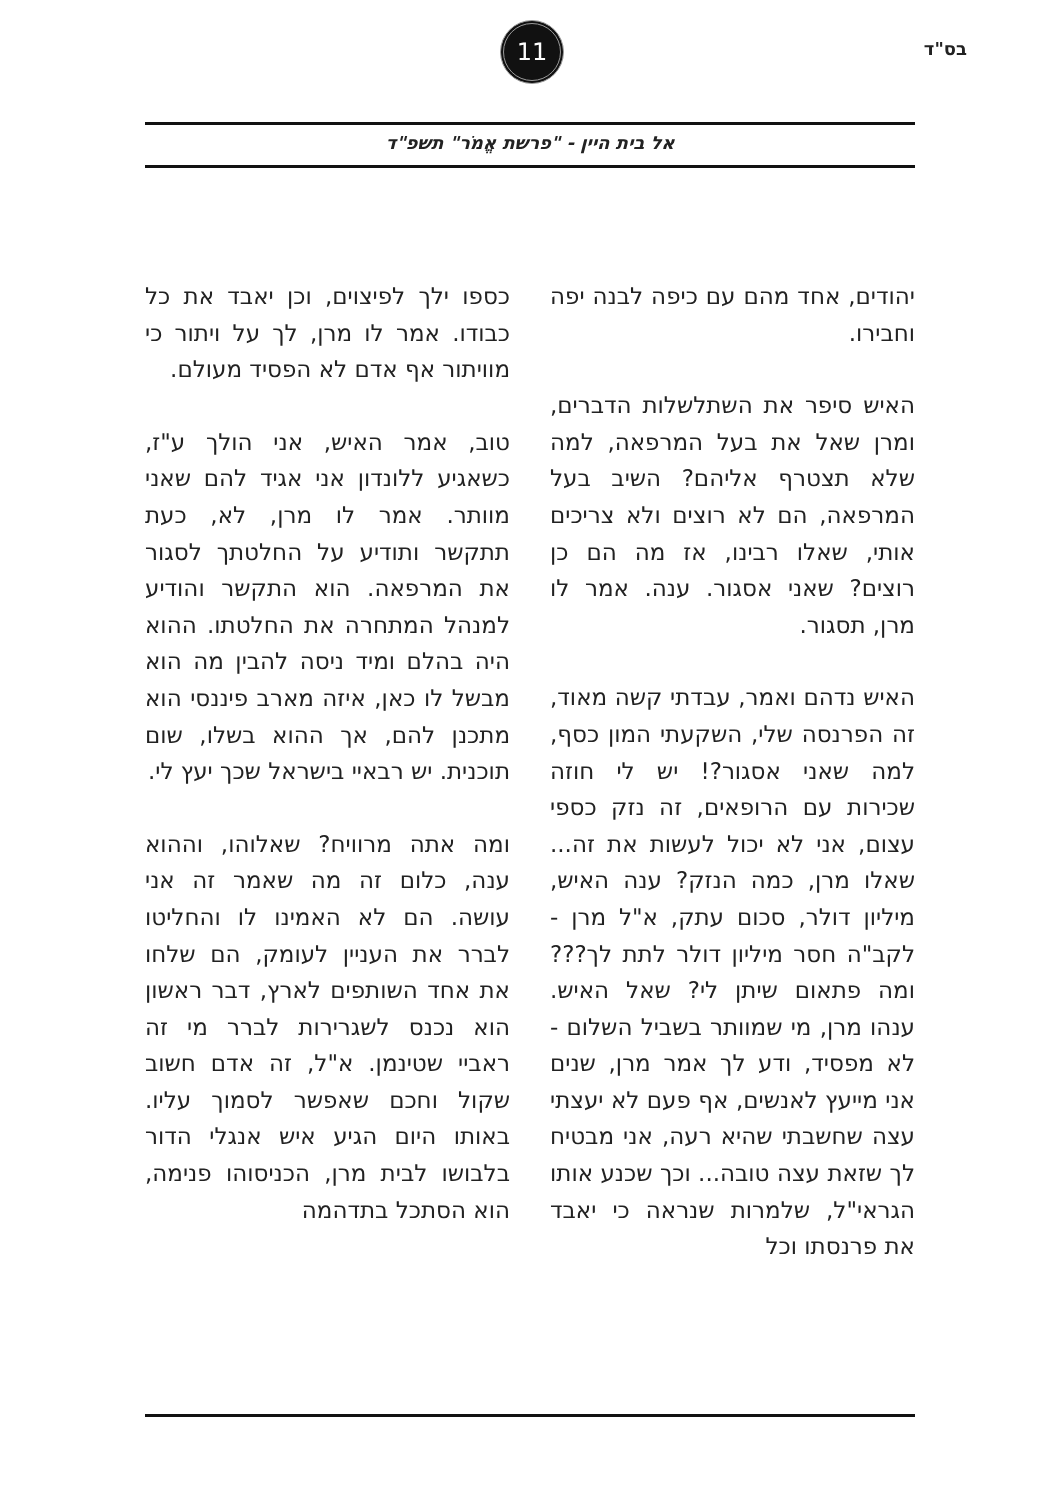בס"ד
11
אל בית היין - "פרשת אֱמֹר" תשפ"ד
יהודים, אחד מהם עם כיפה לבנה יפה וחבירו.
האיש סיפר את השתלשלות הדברים, ומרן שאל את בעל המרפאה, למה שלא תצטרף אליהם? השיב בעל המרפאה, הם לא רוצים ולא צריכים אותי, שאלו רבינו, אז מה הם כן רוצים? שאני אסגור. ענה. אמר לו מרן, תסגור.
האיש נדהם ואמר, עבדתי קשה מאוד, זה הפרנסה שלי, השקעתי המון כסף, למה שאני אסגור?! יש לי חוזה שכירות עם הרופאים, זה נזק כספי עצום, אני לא יכול לעשות את זה... שאלו מרן, כמה הנזק? ענה האיש, מיליון דולר, סכום עתק, א"ל מרן - לקב"ה חסר מיליון דולר לתת לך??? ומה פתאום שיתן לי? שאל האיש. ענהו מרן, מי שמוותר בשביל השלום - לא מפסיד, ודע לך אמר מרן, שנים אני מייעץ לאנשים, אף פעם לא יעצתי עצה שחשבתי שהיא רעה, אני מבטיח לך שזאת עצה טובה... וכך שכנע אותו הגראי"ל, שלמרות שנראה כי יאבד את פרנסתו וכל
כספו ילך לפיצוים, וכן יאבד את כל כבודו. אמר לו מרן, לך על ויתור כי מוויתור אף אדם לא הפסיד מעולם.
טוב, אמר האיש, אני הולך ע"ז, כשאגיע ללונדון אני אגיד להם שאני מוותר. אמר לו מרן, לא, כעת תתקשר ותודיע על החלטתך לסגור את המרפאה. הוא התקשר והודיע למנהל המתחרה את החלטתו. ההוא היה בהלם ומיד ניסה להבין מה הוא מבשל לו כאן, איזה מארב פיננסי הוא מתכנן להם, אך ההוא בשלו, שום תוכנית. יש רבאיי בישראל שכך יעץ לי.
ומה אתה מרוויח? שאלוהו, וההוא ענה, כלום זה מה שאמר זה אני עושה. הם לא האמינו לו והחליטו לברר את העניין לעומק, הם שלחו את אחד השותפים לארץ, דבר ראשון הוא נכנס לשגרירות לברר מי זה ראביי שטינמן. א"ל, זה אדם חשוב שקול וחכם שאפשר לסמוך עליו. באותו היום הגיע איש אנגלי הדור בלבושו לבית מרן, הכניסוהו פנימה, הוא הסתכל בתדהמה